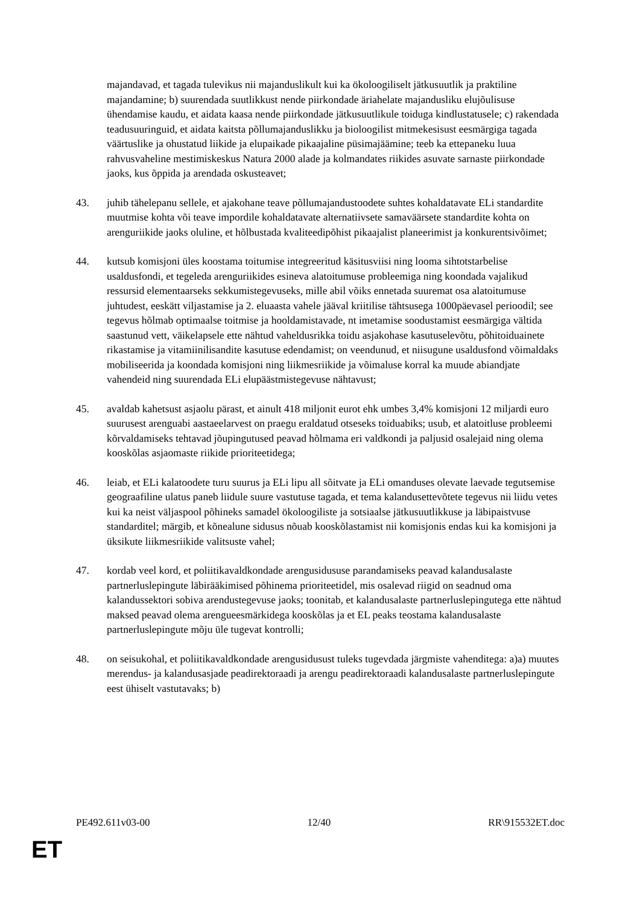majandavad, et tagada tulevikus nii majanduslikult kui ka ökoloogiliselt jätkusuutlik ja praktiline majandamine; b) suurendada suutlikkust nende piirkondade äriahelate majandusliku elujõulisuse ühendamise kaudu, et aidata kaasa nende piirkondade jätkusuutlikule toiduga kindlustatusele; c) rakendada teadusuuringuid, et aidata kaitsta põllumajanduslikku ja bioloogilist mitmekesisust eesmärgiga tagada väärtuslike ja ohustatud liikide ja elupaikade pikaajaline püsimajäämine; teeb ka ettepaneku luua rahvusvaheline mestimiskeskus Natura 2000 alade ja kolmandates riikides asuvate sarnaste piirkondade jaoks, kus õppida ja arendada oskusteavet;
43. juhib tähelepanu sellele, et ajakohane teave põllumajandustoodete suhtes kohaldatavate ELi standardite muutmise kohta või teave impordile kohaldatavate alternatiivsete samaväärsete standardite kohta on arenguriikide jaoks oluline, et hõlbustada kvaliteedipõhist pikaajalist planeerimist ja konkurentsivõimet;
44. kutsub komisjoni üles koostama toitumise integreeritud käsitusviisi ning looma sihtotstarbelise usaldusfondi, et tegeleda arenguriikides esineva alatoitumuse probleemiga ning koondada vajalikud ressursid elementaarseks sekkumistegevuseks, mille abil võiks ennetada suuremat osa alatoitumuse juhtudest, eeskätt viljastamise ja 2. eluaasta vahele jääval kriitilise tähtsusega 1000päevasel perioodil; see tegevus hõlmab optimaalse toitmise ja hooldamistavade, nt imetamise soodustamist eesmärgiga vältida saastunud vett, väikelapsele ette nähtud vaheldusrikka toidu asjakohase kasutuselevõtu, põhitoiduainete rikastamise ja vitamiinilisandite kasutuse edendamist; on veendunud, et niisugune usaldusfond võimaldaks mobiliseerida ja koondada komisjoni ning liikmesriikide ja võimaluse korral ka muude abiandjate vahendeid ning suurendada ELi elupäästmistegevuse nähtavust;
45. avaldab kahetsust asjaolu pärast, et ainult 418 miljonit eurot ehk umbes 3,4% komisjoni 12 miljardi euro suurusest arenguabi aastaeelarvest on praegu eraldatud otseseks toiduabiks; usub, et alatoitluse probleemi kõrvaldamiseks tehtavad jõupingutused peavad hõlmama eri valdkondi ja paljusid osalejaid ning olema kooskõlas asjaomaste riikide prioriteetidega;
46. leiab, et ELi kalatoodete turu suurus ja ELi lipu all sõitvate ja ELi omanduses olevate laevade tegutsemise geograafiline ulatus paneb liidule suure vastutuse tagada, et tema kalandusettevõtete tegevus nii liidu vetes kui ka neist väljaspool põhineks samadel ökoloogiliste ja sotsiaalse jätkusuutlikkuse ja läbipaistvuse standarditel; märgib, et kõnealune sidusus nõuab kooskõlastamist nii komisjonis endas kui ka komisjoni ja üksikute liikmesriikide valitsuste vahel;
47. kordab veel kord, et poliitikavaldkondade arengusidususe parandamiseks peavad kalandusalaste partnerluslepingute läbirääkimised põhinema prioriteetidel, mis osalevad riigid on seadnud oma kalandussektori sobiva arendustegevuse jaoks; toonitab, et kalandusalaste partnerluslepingutega ette nähtud maksed peavad olema arengueesmärkidega kooskõlas ja et EL peaks teostama kalandusalaste partnerluslepingute mõju üle tugevat kontrolli;
48. on seisukohal, et poliitikavaldkondade arengusidusust tuleks tugevdada järgmiste vahenditega: a)a) muutes merendus- ja kalandusasjade peadirektoraadi ja arengu peadirektoraadi kalandusalaste partnerluslepingute eest ühiselt vastutavaks; b)
PE492.611v03-00 12/40 RR\915532ET.doc
ET